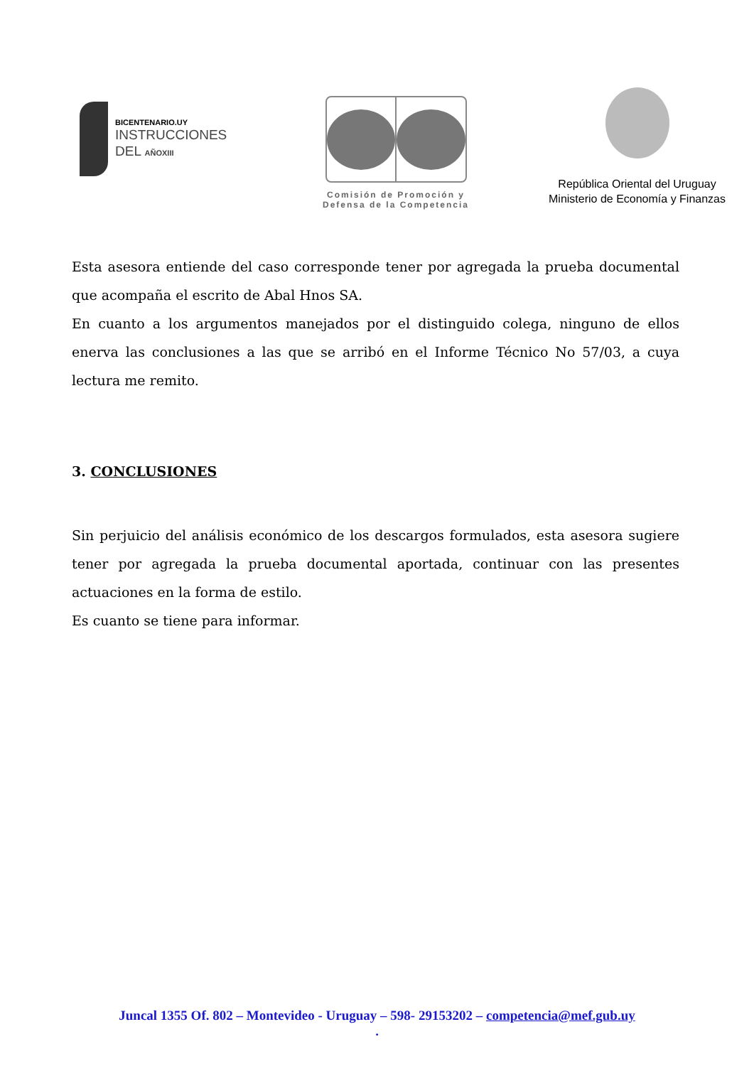BICENTENARIO.UY
INSTRUCCIONES
DEL AÑOXIII
Comisión de Promoción y
Defensa de la Competencia
República Oriental del Uruguay
Ministerio de Economía y Finanzas
Esta asesora entiende del caso corresponde tener por agregada la prueba documental que acompaña el escrito de Abal Hnos SA.
En cuanto a los argumentos manejados por el distinguido colega, ninguno de ellos enerva las conclusiones a las que se arribó en el Informe Técnico No 57/03, a cuya lectura me remito.
3. CONCLUSIONES
Sin perjuicio del análisis económico de los descargos formulados, esta asesora sugiere tener por agregada la prueba documental aportada, continuar con las presentes actuaciones en la forma de estilo.
Es cuanto se tiene para informar.
Juncal 1355 Of. 802 – Montevideo - Uruguay – 598- 29153202 – competencia@mef.gub.uy
.